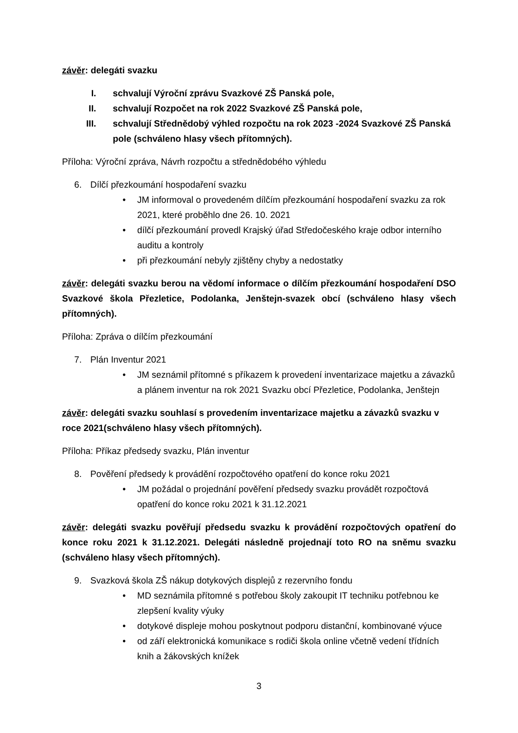závěr: delegáti svazku
I. schvalují Výroční zprávu Svazkové ZŠ Panská pole,
II. schvalují Rozpočet na rok 2022 Svazkové ZŠ Panská pole,
III. schvalují Střednědobý výhled rozpočtu na rok 2023 -2024 Svazkové ZŠ Panská pole (schváleno hlasy všech přítomných).
Příloha: Výroční zpráva, Návrh rozpočtu a střednědobého výhledu
6. Dílčí přezkoumání hospodaření svazku
• JM informoval o provedeném dílčím přezkoumání hospodaření svazku za rok 2021, které proběhlo dne 26. 10. 2021
• dílčí přezkoumání provedl Krajský úřad Středočeského kraje odbor interního auditu a kontroly
• při přezkoumání nebyly zjištěny chyby a nedostatky
závěr: delegáti svazku berou na vědomí informace o dílčím přezkoumání hospodaření DSO Svazkové škola Přezletice, Podolanka, Jenštejn-svazek obcí (schváleno hlasy všech přítomných).
Příloha: Zpráva o dílčím přezkoumání
7. Plán Inventur 2021
• JM seznámil přítomné s příkazem k provedení inventarizace majetku a závazků a plánem inventur na rok 2021 Svazku obcí Přezletice, Podolanka, Jenštejn
závěr: delegáti svazku souhlasí s provedením inventarizace majetku a závazků svazku v roce 2021(schváleno hlasy všech přítomných).
Příloha: Příkaz předsedy svazku, Plán inventur
8. Pověření předsedy k provádění rozpočtového opatření do konce roku 2021
• JM požádal o projednání pověření předsedy svazku provádět rozpočtová opatření do konce roku 2021 k 31.12.2021
závěr: delegáti svazku pověřují předsedu svazku k provádění rozpočtových opatření do konce roku 2021 k 31.12.2021. Delegáti následně projednají toto RO na sněmu svazku (schváleno hlasy všech přítomných).
9. Svazková škola ZŠ nákup dotykových displejů z rezervního fondu
• MD seznámila přítomné s potřebou školy zakoupit IT techniku potřebnou ke zlepšení kvality výuky
• dotykové displeje mohou poskytnout podporu distanční, kombinované výuce
• od září elektronická komunikace s rodiči škola online včetně vedení třídních knih a žákovských knížek
3